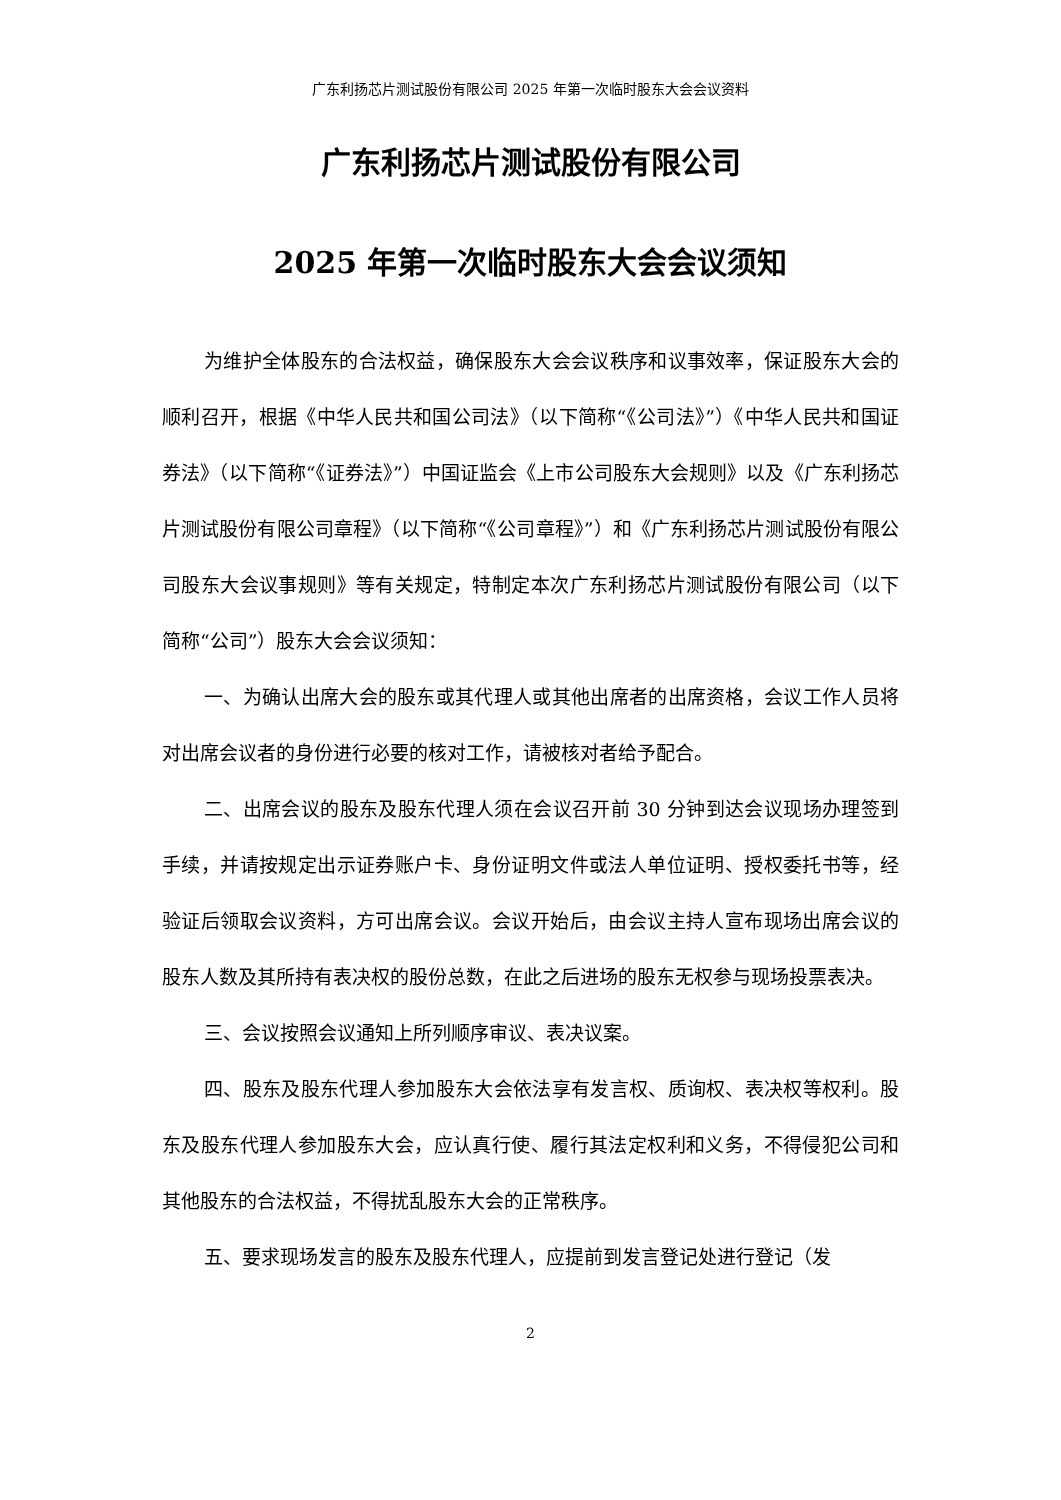广东利扬芯片测试股份有限公司 2025 年第一次临时股东大会会议资料
广东利扬芯片测试股份有限公司
2025 年第一次临时股东大会会议须知
为维护全体股东的合法权益，确保股东大会会议秩序和议事效率，保证股东大会的顺利召开，根据《中华人民共和国公司法》（以下简称“《公司法》”）《中华人民共和国证券法》（以下简称“《证券法》”）中国证监会《上市公司股东大会规则》以及《广东利扬芯片测试股份有限公司章程》（以下简称“《公司章程》”）和《广东利扬芯片测试股份有限公司股东大会议事规则》等有关规定，特制定本次广东利扬芯片测试股份有限公司（以下简称“公司”）股东大会会议须知：
一、为确认出席大会的股东或其代理人或其他出席者的出席资格，会议工作人员将对出席会议者的身份进行必要的核对工作，请被核对者给予配合。
二、出席会议的股东及股东代理人须在会议召开前 30 分钟到达会议现场办理签到手续，并请按规定出示证券账户卡、身份证明文件或法人单位证明、授权委托书等，经验证后领取会议资料，方可出席会议。会议开始后，由会议主持人宣布现场出席会议的股东人数及其所持有表决权的股份总数，在此之后进场的股东无权参与现场投票表决。
三、会议按照会议通知上所列顺序审议、表决议案。
四、股东及股东代理人参加股东大会依法享有发言权、质询权、表决权等权利。股东及股东代理人参加股东大会，应认真行使、履行其法定权利和义务，不得侵犯公司和其他股东的合法权益，不得扰乱股东大会的正常秩序。
五、要求现场发言的股东及股东代理人，应提前到发言登记处进行登记（发
2